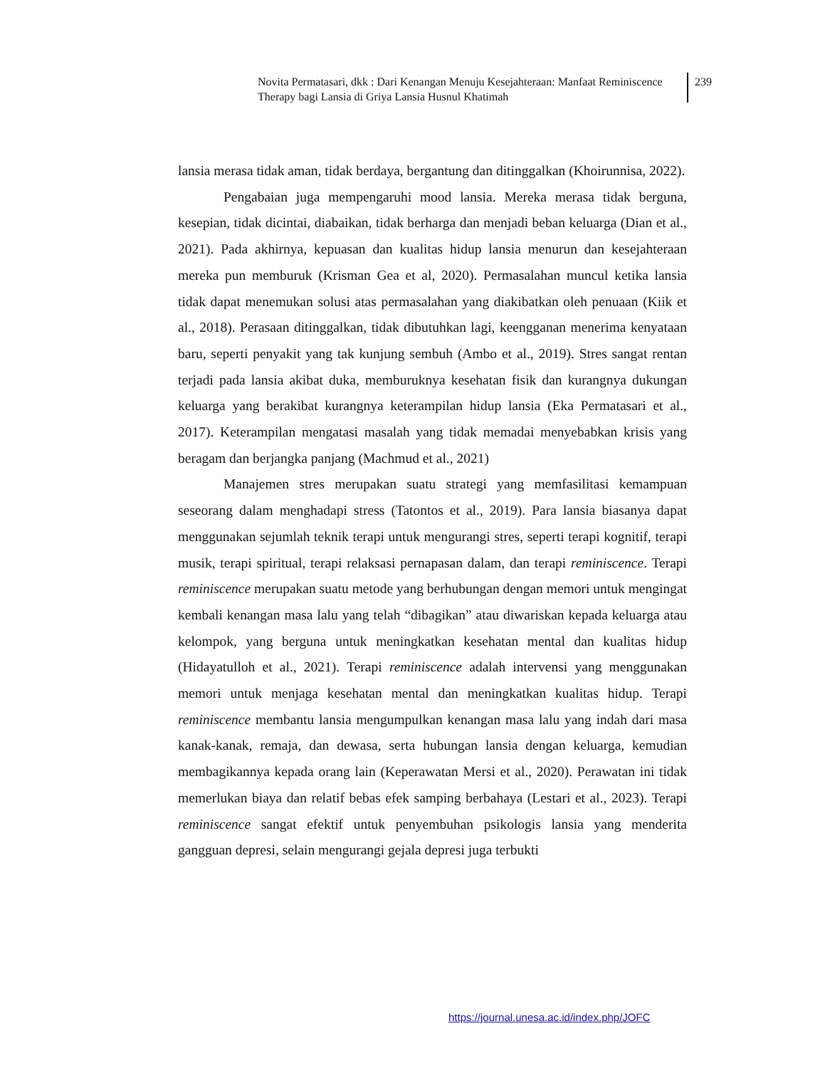Novita Permatasari, dkk : Dari Kenangan Menuju Kesejahteraan: Manfaat Reminiscence Therapy bagi Lansia di Griya Lansia Husnul Khatimah
239
lansia merasa tidak aman, tidak berdaya, bergantung dan ditinggalkan (Khoirunnisa, 2022).
Pengabaian juga mempengaruhi mood lansia. Mereka merasa tidak berguna, kesepian, tidak dicintai, diabaikan, tidak berharga dan menjadi beban keluarga (Dian et al., 2021). Pada akhirnya, kepuasan dan kualitas hidup lansia menurun dan kesejahteraan mereka pun memburuk (Krisman Gea et al, 2020). Permasalahan muncul ketika lansia tidak dapat menemukan solusi atas permasalahan yang diakibatkan oleh penuaan (Kiik et al., 2018). Perasaan ditinggalkan, tidak dibutuhkan lagi, keengganan menerima kenyataan baru, seperti penyakit yang tak kunjung sembuh (Ambo et al., 2019). Stres sangat rentan terjadi pada lansia akibat duka, memburuknya kesehatan fisik dan kurangnya dukungan keluarga yang berakibat kurangnya keterampilan hidup lansia (Eka Permatasari et al., 2017). Keterampilan mengatasi masalah yang tidak memadai menyebabkan krisis yang beragam dan berjangka panjang (Machmud et al., 2021)
Manajemen stres merupakan suatu strategi yang memfasilitasi kemampuan seseorang dalam menghadapi stress (Tatontos et al., 2019). Para lansia biasanya dapat menggunakan sejumlah teknik terapi untuk mengurangi stres, seperti terapi kognitif, terapi musik, terapi spiritual, terapi relaksasi pernapasan dalam, dan terapi reminiscence. Terapi reminiscence merupakan suatu metode yang berhubungan dengan memori untuk mengingat kembali kenangan masa lalu yang telah “dibagikan” atau diwariskan kepada keluarga atau kelompok, yang berguna untuk meningkatkan kesehatan mental dan kualitas hidup (Hidayatulloh et al., 2021). Terapi reminiscence adalah intervensi yang menggunakan memori untuk menjaga kesehatan mental dan meningkatkan kualitas hidup. Terapi reminiscence membantu lansia mengumpulkan kenangan masa lalu yang indah dari masa kanak-kanak, remaja, dan dewasa, serta hubungan lansia dengan keluarga, kemudian membagikannya kepada orang lain (Keperawatan Mersi et al., 2020). Perawatan ini tidak memerlukan biaya dan relatif bebas efek samping berbahaya (Lestari et al., 2023). Terapi reminiscence sangat efektif untuk penyembuhan psikologis lansia yang menderita gangguan depresi, selain mengurangi gejala depresi juga terbukti
https://journal.unesa.ac.id/index.php/JOFC